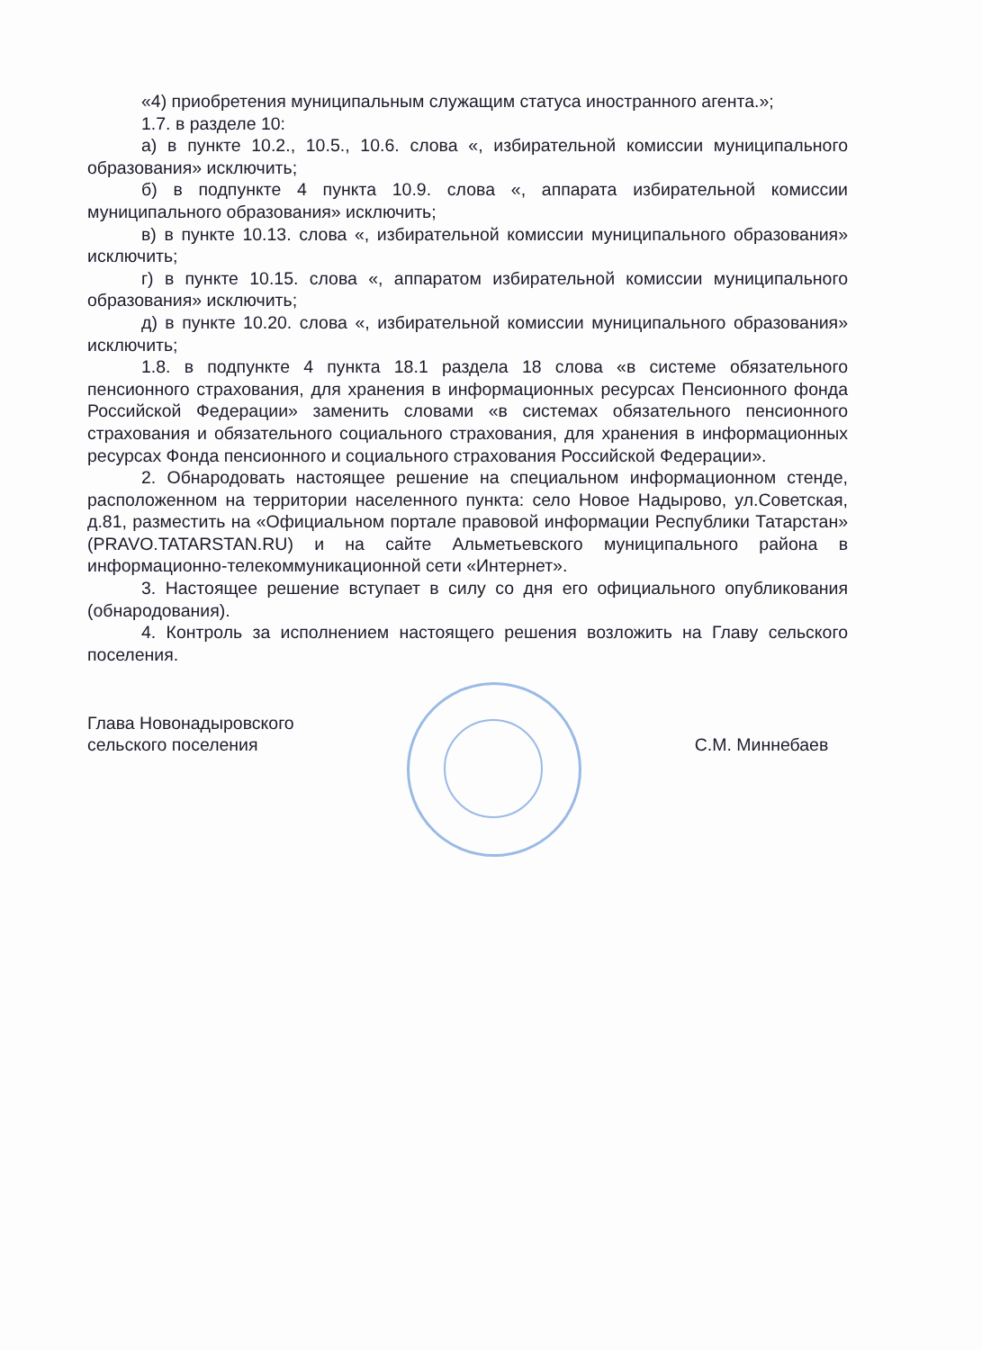«4) приобретения муниципальным служащим статуса иностранного агента.»;
1.7. в разделе 10:
а) в пункте 10.2., 10.5., 10.6. слова «, избирательной комиссии муниципального образования» исключить;
б) в подпункте 4 пункта 10.9. слова «, аппарата избирательной комиссии муниципального образования» исключить;
в) в пункте 10.13. слова «, избирательной комиссии муниципального образования» исключить;
г) в пункте 10.15. слова «, аппаратом избирательной комиссии муниципального образования» исключить;
д) в пункте 10.20. слова «, избирательной комиссии муниципального образования» исключить;
1.8. в подпункте 4 пункта 18.1 раздела 18 слова «в системе обязательного пенсионного страхования, для хранения в информационных ресурсах Пенсионного фонда Российской Федерации» заменить словами «в системах обязательного пенсионного страхования и обязательного социального страхования, для хранения в информационных ресурсах Фонда пенсионного и социального страхования Российской Федерации».
2. Обнародовать настоящее решение на специальном информационном стенде, расположенном на территории населенного пункта: село Новое Надырово, ул.Советская, д.81, разместить на «Официальном портале правовой информации Республики Татарстан» (PRAVO.TATARSTAN.RU) и на сайте Альметьевского муниципального района в информационно-телекоммуникационной сети «Интернет».
3. Настоящее решение вступает в силу со дня его официального опубликования (обнародования).
4. Контроль за исполнением настоящего решения возложить на Главу сельского поселения.
Глава Новонадыровского
сельского поселения
С.М. Миннебаев